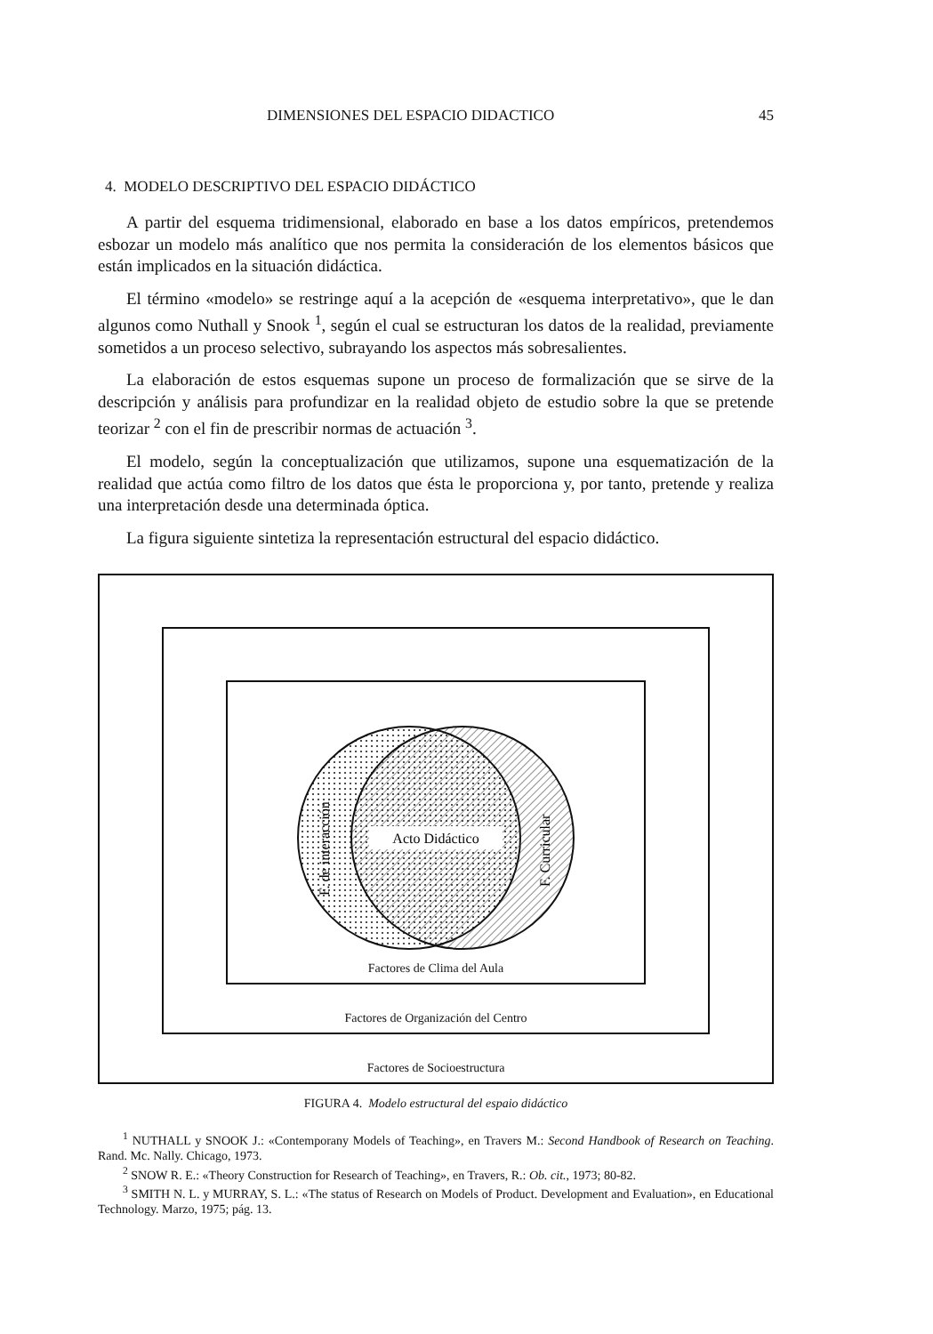DIMENSIONES DEL ESPACIO DIDACTICO 45
4. MODELO DESCRIPTIVO DEL ESPACIO DIDÁCTICO
A partir del esquema tridimensional, elaborado en base a los datos empíricos, pretendemos esbozar un modelo más analítico que nos permita la consideración de los elementos básicos que están implicados en la situación didáctica.
El término «modelo» se restringe aquí a la acepción de «esquema interpretativo», que le dan algunos como Nuthall y Snook <sup>1</sup>, según el cual se estructuran los datos de la realidad, previamente sometidos a un proceso selectivo, subrayando los aspectos más sobresalientes.
La elaboración de estos esquemas supone un proceso de formalización que se sirve de la descripción y análisis para profundizar en la realidad objeto de estudio sobre la que se pretende teorizar <sup>2</sup> con el fin de prescribir normas de actuación <sup>3</sup>.
El modelo, según la conceptualización que utilizamos, supone una esquematización de la realidad que actúa como filtro de los datos que ésta le proporciona y, por tanto, pretende y realiza una interpretación desde una determinada óptica.
La figura siguiente sintetiza la representación estructural del espacio didáctico.
Acto Didáctico
F. de interacción
F. Curricular
Factores de Clima del Aula
Factores de Organización del Centro
Factores de Socioestructura
FIGURA 4. Modelo estructural del espaio didáctico
<sup>1</sup> NUTHALL y SNOOK J.: «Contemporany Models of Teaching», en Travers M.: Second Handbook of Research on Teaching. Rand. Mc. Nally. Chicago, 1973.
<sup>2</sup> SNOW R. E.: «Theory Construction for Research of Teaching», en Travers, R.: Ob. cit., 1973; 80-82.
<sup>3</sup> SMITH N. L. y MURRAY, S. L.: «The status of Research on Models of Product. Development and Evaluation», en Educational Technology. Marzo, 1975; pág. 13.